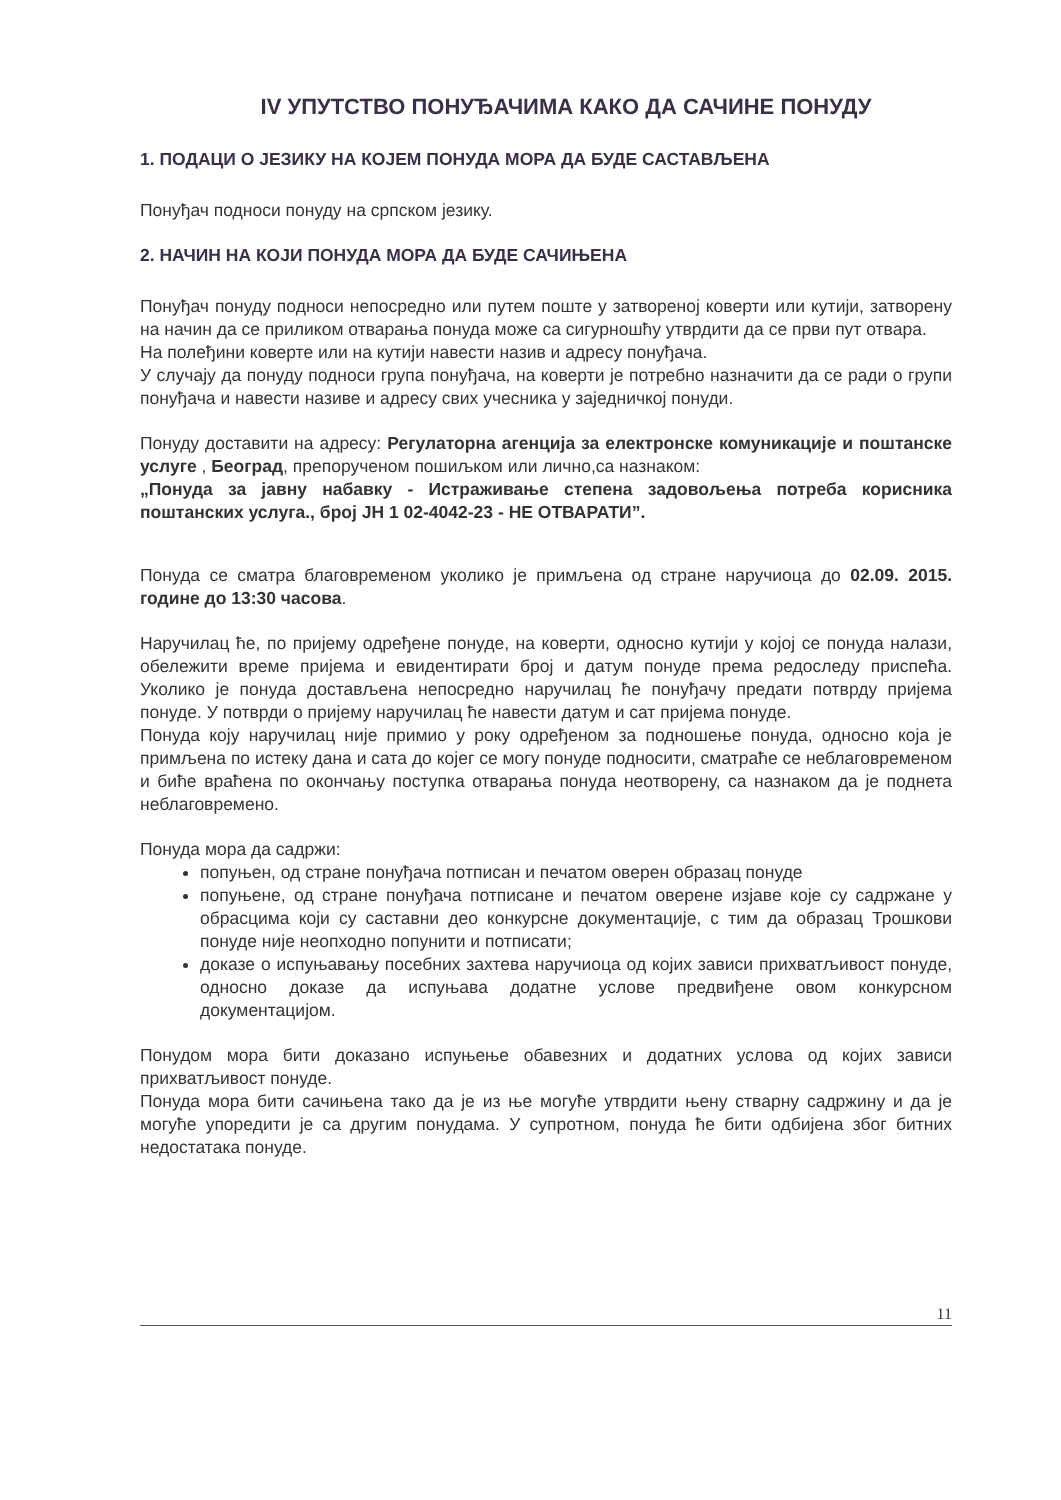IV УПУТСТВО ПОНУЂАЧИМА КАКО ДА САЧИНЕ ПОНУДУ
1. ПОДАЦИ О ЈЕЗИКУ НА КОЈЕМ ПОНУДА МОРА ДА БУДЕ САСТАВЉЕНА
Понуђач подноси понуду на српском језику.
2. НАЧИН НА КОЈИ ПОНУДА МОРА ДА БУДЕ САЧИЊЕНА
Понуђач понуду подноси непосредно или путем поште у затвореној коверти или кутији, затворену на начин да се приликом отварања понуда може са сигурношћу утврдити да се први пут отвара.
На полеђини коверте или на кутији навести назив и адресу понуђача.
У случају да понуду подноси група понуђача, на коверти је потребно назначити да се ради о групи понуђача и навести називе и адресу свих учесника у заједничкој понуди.
Понуду доставити на адресу: Регулаторна агенција за електронске комуникације и поштанске услуге , Београд, препорученом пошиљком или лично,са назнаком:
„Понуда за јавну набавку - Истраживање степена задовољења потреба корисника поштанских услуга., број ЈН 1 02-4042-23 - НЕ ОТВАРАТИ”.
Понуда се сматра благовременом уколико је примљена од стране наручиоца до 02.09. 2015. године до 13:30 часова.
Наручилац ће, по пријему одређене понуде, на коверти, односно кутији у којој се понуда налази, обележити време пријема и евидентирати број и датум понуде према редоследу приспећа. Уколико је понуда достављена непосредно наручилац ће понуђачу предати потврду пријема понуде. У потврди о пријему наручилац ће навести датум и сат пријема понуде.
Понуда коју наручилац није примио у року одређеном за подношење понуда, односно која је примљена по истеку дана и сата до којег се могу понуде подносити, сматраће се неблаговременом и биће враћена по окончању поступка отварања понуда неотворену, са назнаком да је поднета неблаговремено.
Понуда мора да садржи:
попуњен, од стране понуђача потписан и печатом оверен образац понуде
попуњене, од стране понуђача потписане и печатом оверене изјаве које су садржане у обрасцима који су саставни део конкурсне документације, с тим да образац Трошкови понуде није неопходно попунити и потписати;
доказе о испуњавању посебних захтева наручиоца од којих зависи прихватљивост понуде, односно доказе да испуњава додатне услове предвиђене овом конкурсном документацијом.
Понудом мора бити доказано испуњење обавезних и додатних услова од којих зависи прихватљивост понуде.
Понуда мора бити сачињена тако да је из ње могуће утврдити њену стварну садржину и да је могуће упоредити је са другим понудама. У супротном, понуда ће бити одбијена због битних недостатака понуде.
11